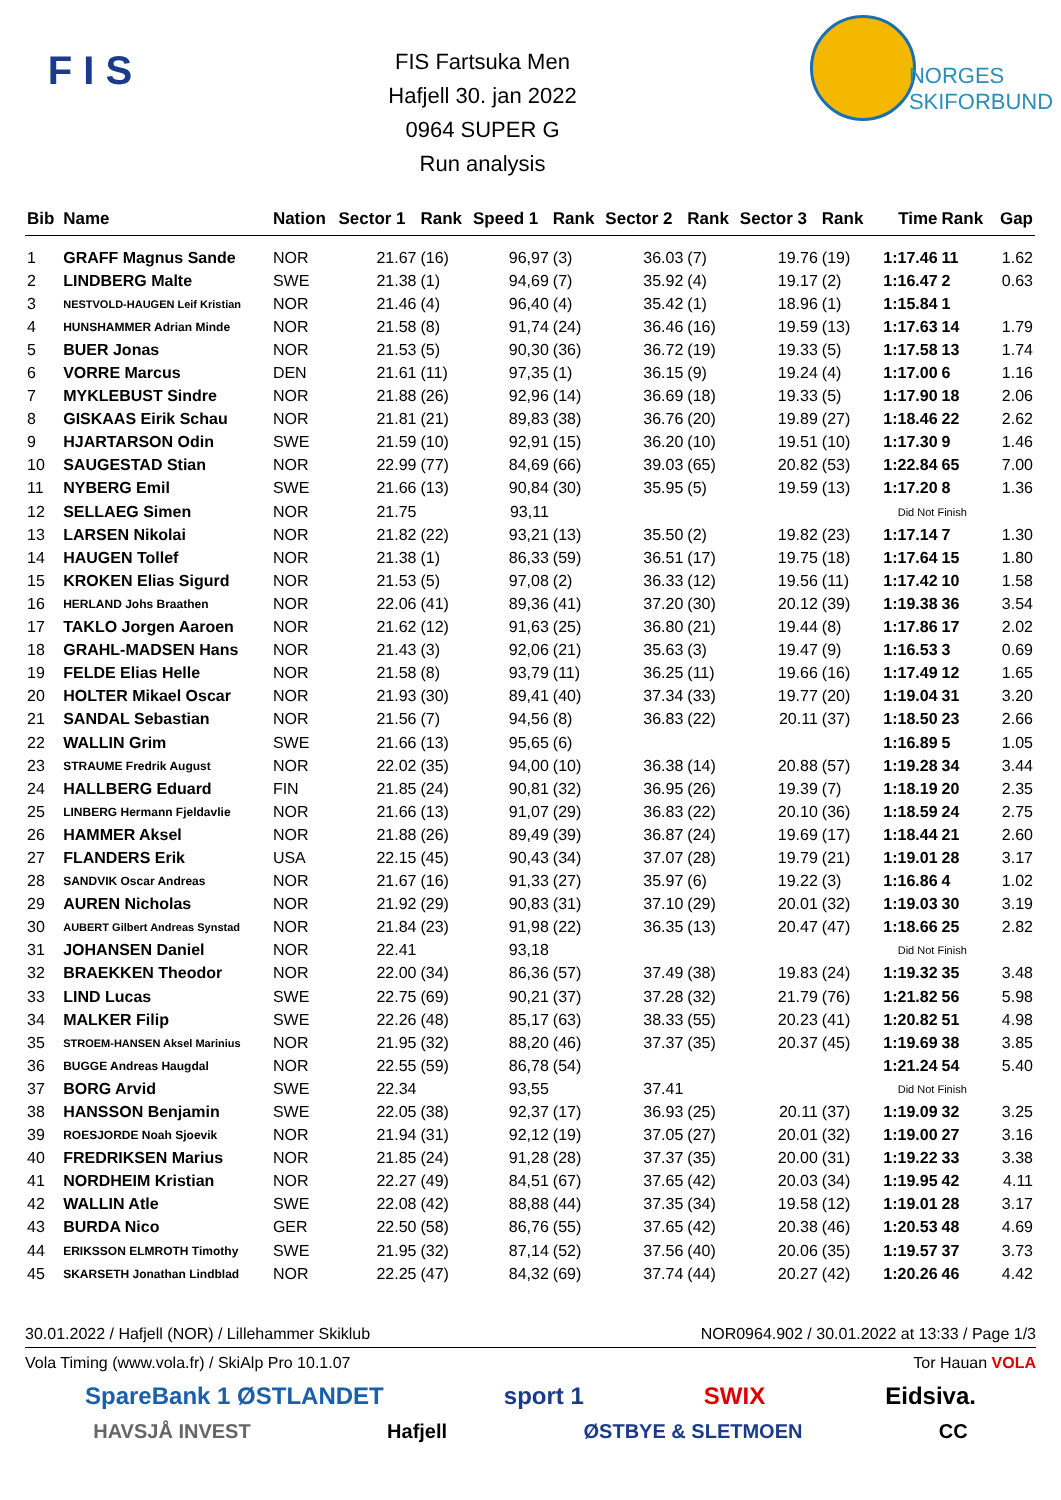F I S
FIS Fartsuka Men
Hafjell 30. jan 2022
0964 SUPER G
Run analysis
NORGES SKIFORBUND
| Bib | Name | Nation | Sector 1 | Rank | Speed 1 | Rank | Sector 2 | Rank | Sector 3 | Rank | Time | Rank | Gap |
| --- | --- | --- | --- | --- | --- | --- | --- | --- | --- | --- | --- | --- | --- |
| 1 | GRAFF Magnus Sande | NOR | 21.67 | (16) | 96,97 | (3) | 36.03 | (7) | 19.76 | (19) | 1:17.46 | 11 | 1.62 |
| 2 | LINDBERG Malte | SWE | 21.38 | (1) | 94,69 | (7) | 35.92 | (4) | 19.17 | (2) | 1:16.47 | 2 | 0.63 |
| 3 | NESTVOLD-HAUGEN Leif Kristian | NOR | 21.46 | (4) | 96,40 | (4) | 35.42 | (1) | 18.96 | (1) | 1:15.84 | 1 | |
| 4 | HUNSHAMMER Adrian Minde | NOR | 21.58 | (8) | 91,74 | (24) | 36.46 | (16) | 19.59 | (13) | 1:17.63 | 14 | 1.79 |
| 5 | BUER Jonas | NOR | 21.53 | (5) | 90,30 | (36) | 36.72 | (19) | 19.33 | (5) | 1:17.58 | 13 | 1.74 |
| 6 | VORRE Marcus | DEN | 21.61 | (11) | 97,35 | (1) | 36.15 | (9) | 19.24 | (4) | 1:17.00 | 6 | 1.16 |
| 7 | MYKLEBUST Sindre | NOR | 21.88 | (26) | 92,96 | (14) | 36.69 | (18) | 19.33 | (5) | 1:17.90 | 18 | 2.06 |
| 8 | GISKAAS Eirik Schau | NOR | 21.81 | (21) | 89,83 | (38) | 36.76 | (20) | 19.89 | (27) | 1:18.46 | 22 | 2.62 |
| 9 | HJARTARSON Odin | SWE | 21.59 | (10) | 92,91 | (15) | 36.20 | (10) | 19.51 | (10) | 1:17.30 | 9 | 1.46 |
| 10 | SAUGESTAD Stian | NOR | 22.99 | (77) | 84,69 | (66) | 39.03 | (65) | 20.82 | (53) | 1:22.84 | 65 | 7.00 |
| 11 | NYBERG Emil | SWE | 21.66 | (13) | 90,84 | (30) | 35.95 | (5) | 19.59 | (13) | 1:17.20 | 8 | 1.36 |
| 12 | SELLAEG Simen | NOR | 21.75 | | 93,11 | | | | | | Did Not Finish | | |
| 13 | LARSEN Nikolai | NOR | 21.82 | (22) | 93,21 | (13) | 35.50 | (2) | 19.82 | (23) | 1:17.14 | 7 | 1.30 |
| 14 | HAUGEN Tollef | NOR | 21.38 | (1) | 86,33 | (59) | 36.51 | (17) | 19.75 | (18) | 1:17.64 | 15 | 1.80 |
| 15 | KROKEN Elias Sigurd | NOR | 21.53 | (5) | 97,08 | (2) | 36.33 | (12) | 19.56 | (11) | 1:17.42 | 10 | 1.58 |
| 16 | HERLAND Johs Braathen | NOR | 22.06 | (41) | 89,36 | (41) | 37.20 | (30) | 20.12 | (39) | 1:19.38 | 36 | 3.54 |
| 17 | TAKLO Jorgen Aaroen | NOR | 21.62 | (12) | 91,63 | (25) | 36.80 | (21) | 19.44 | (8) | 1:17.86 | 17 | 2.02 |
| 18 | GRAHL-MADSEN Hans | NOR | 21.43 | (3) | 92,06 | (21) | 35.63 | (3) | 19.47 | (9) | 1:16.53 | 3 | 0.69 |
| 19 | FELDE Elias Helle | NOR | 21.58 | (8) | 93,79 | (11) | 36.25 | (11) | 19.66 | (16) | 1:17.49 | 12 | 1.65 |
| 20 | HOLTER Mikael Oscar | NOR | 21.93 | (30) | 89,41 | (40) | 37.34 | (33) | 19.77 | (20) | 1:19.04 | 31 | 3.20 |
| 21 | SANDAL Sebastian | NOR | 21.56 | (7) | 94,56 | (8) | 36.83 | (22) | 20.11 | (37) | 1:18.50 | 23 | 2.66 |
| 22 | WALLIN Grim | SWE | 21.66 | (13) | 95,65 | (6) | | | | | 1:16.89 | 5 | 1.05 |
| 23 | STRAUME Fredrik August | NOR | 22.02 | (35) | 94,00 | (10) | 36.38 | (14) | 20.88 | (57) | 1:19.28 | 34 | 3.44 |
| 24 | HALLBERG Eduard | FIN | 21.85 | (24) | 90,81 | (32) | 36.95 | (26) | 19.39 | (7) | 1:18.19 | 20 | 2.35 |
| 25 | LINBERG Hermann Fjeldavlie | NOR | 21.66 | (13) | 91,07 | (29) | 36.83 | (22) | 20.10 | (36) | 1:18.59 | 24 | 2.75 |
| 26 | HAMMER Aksel | NOR | 21.88 | (26) | 89,49 | (39) | 36.87 | (24) | 19.69 | (17) | 1:18.44 | 21 | 2.60 |
| 27 | FLANDERS Erik | USA | 22.15 | (45) | 90,43 | (34) | 37.07 | (28) | 19.79 | (21) | 1:19.01 | 28 | 3.17 |
| 28 | SANDVIK Oscar Andreas | NOR | 21.67 | (16) | 91,33 | (27) | 35.97 | (6) | 19.22 | (3) | 1:16.86 | 4 | 1.02 |
| 29 | AUREN Nicholas | NOR | 21.92 | (29) | 90,83 | (31) | 37.10 | (29) | 20.01 | (32) | 1:19.03 | 30 | 3.19 |
| 30 | AUBERT Gilbert Andreas Synstad | NOR | 21.84 | (23) | 91,98 | (22) | 36.35 | (13) | 20.47 | (47) | 1:18.66 | 25 | 2.82 |
| 31 | JOHANSEN Daniel | NOR | 22.41 | | 93,18 | | | | | | Did Not Finish | | |
| 32 | BRAEKKEN Theodor | NOR | 22.00 | (34) | 86,36 | (57) | 37.49 | (38) | 19.83 | (24) | 1:19.32 | 35 | 3.48 |
| 33 | LIND Lucas | SWE | 22.75 | (69) | 90,21 | (37) | 37.28 | (32) | 21.79 | (76) | 1:21.82 | 56 | 5.98 |
| 34 | MALKER Filip | SWE | 22.26 | (48) | 85,17 | (63) | 38.33 | (55) | 20.23 | (41) | 1:20.82 | 51 | 4.98 |
| 35 | STROEM-HANSEN Aksel Marinius | NOR | 21.95 | (32) | 88,20 | (46) | 37.37 | (35) | 20.37 | (45) | 1:19.69 | 38 | 3.85 |
| 36 | BUGGE Andreas Haugdal | NOR | 22.55 | (59) | 86,78 | (54) | | | | | 1:21.24 | 54 | 5.40 |
| 37 | BORG Arvid | SWE | 22.34 | | 93,55 | | 37.41 | | | | Did Not Finish | | |
| 38 | HANSSON Benjamin | SWE | 22.05 | (38) | 92,37 | (17) | 36.93 | (25) | 20.11 | (37) | 1:19.09 | 32 | 3.25 |
| 39 | ROESJORDE Noah Sjoevik | NOR | 21.94 | (31) | 92,12 | (19) | 37.05 | (27) | 20.01 | (32) | 1:19.00 | 27 | 3.16 |
| 40 | FREDRIKSEN Marius | NOR | 21.85 | (24) | 91,28 | (28) | 37.37 | (35) | 20.00 | (31) | 1:19.22 | 33 | 3.38 |
| 41 | NORDHEIM Kristian | NOR | 22.27 | (49) | 84,51 | (67) | 37.65 | (42) | 20.03 | (34) | 1:19.95 | 42 | 4.11 |
| 42 | WALLIN Atle | SWE | 22.08 | (42) | 88,88 | (44) | 37.35 | (34) | 19.58 | (12) | 1:19.01 | 28 | 3.17 |
| 43 | BURDA Nico | GER | 22.50 | (58) | 86,76 | (55) | 37.65 | (42) | 20.38 | (46) | 1:20.53 | 48 | 4.69 |
| 44 | ERIKSSON ELMROTH Timothy | SWE | 21.95 | (32) | 87,14 | (52) | 37.56 | (40) | 20.06 | (35) | 1:19.57 | 37 | 3.73 |
| 45 | SKARSETH Jonathan Lindblad | NOR | 22.25 | (47) | 84,32 | (69) | 37.74 | (44) | 20.27 | (42) | 1:20.26 | 46 | 4.42 |
30.01.2022 / Hafjell (NOR) / Lillehammer Skiklub NOR0964.902 / 30.01.2022 at 13:33 / Page 1/3
Vola Timing (www.vola.fr) / SkiAlp Pro 10.1.07 Tor Hauan VOLA
SpareBank 1 ØSTLANDET sport 1 SWIX Eidsiva.
HAVSJÅ INVEST Hafjell ØSTBYE & SLETMOEN CC